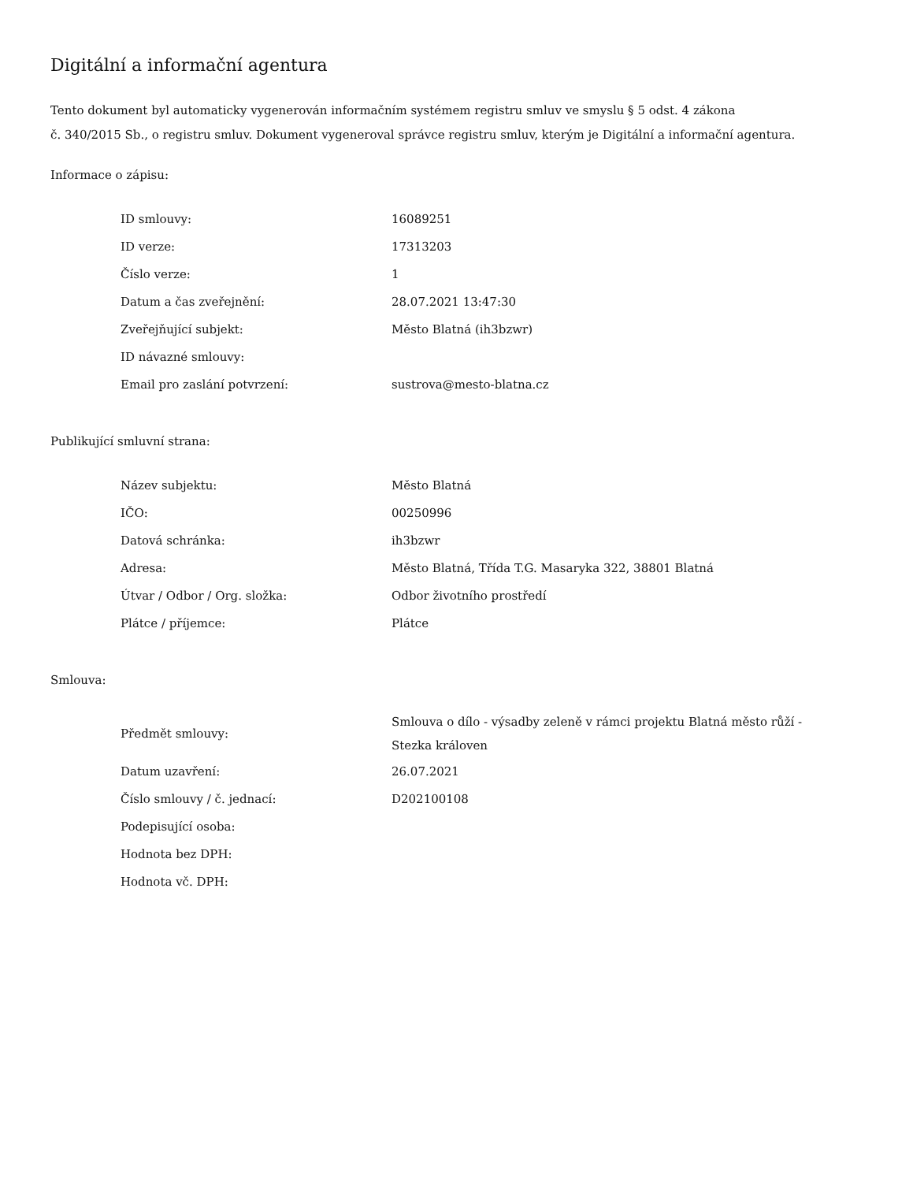Digitální a informační agentura
Tento dokument byl automaticky vygenerován informačním systémem registru smluv ve smyslu § 5 odst. 4 zákona
č. 340/2015 Sb., o registru smluv. Dokument vygeneroval správce registru smluv, kterým je Digitální a informační agentura.
Informace o zápisu:
| ID smlouvy: | 16089251 |
| ID verze: | 17313203 |
| Číslo verze: | 1 |
| Datum a čas zveřejnění: | 28.07.2021 13:47:30 |
| Zveřejňující subjekt: | Město Blatná (ih3bzwr) |
| ID návazné smlouvy: | |
| Email pro zaslání potvrzení: | sustrova@mesto-blatna.cz |
Publikující smluvní strana:
| Název subjektu: | Město Blatná |
| IČO: | 00250996 |
| Datová schránka: | ih3bzwr |
| Adresa: | Město Blatná, Třída T.G. Masaryka 322, 38801 Blatná |
| Útvar / Odbor / Org. složka: | Odbor životního prostředí |
| Plátce / příjemce: | Plátce |
Smlouva:
| Předmět smlouvy: | Smlouva o dílo - výsadby zeleně v rámci projektu Blatná město růží - Stezka královen |
| Datum uzavření: | 26.07.2021 |
| Číslo smlouvy / č. jednací: | D202100108 |
| Podepisující osoba: | |
| Hodnota bez DPH: | |
| Hodnota vč. DPH: | |